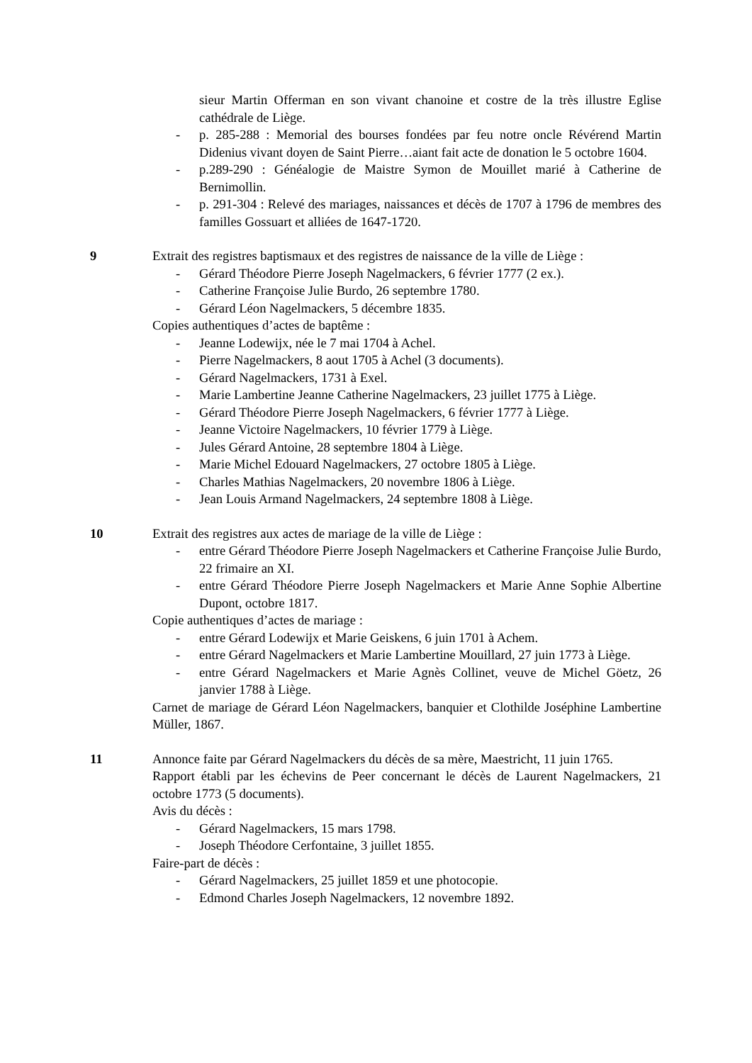sieur Martin Offerman en son vivant chanoine et costre de la très illustre Eglise cathédrale de Liège.
- p. 285-288 : Memorial des bourses fondées par feu notre oncle Révérend Martin Didenius vivant doyen de Saint Pierre…aiant fait acte de donation le 5 octobre 1604.
- p.289-290 : Généalogie de Maistre Symon de Mouillet marié à Catherine de Bernimollin.
- p. 291-304 : Relevé des mariages, naissances et décès de 1707 à 1796 de membres des familles Gossuart et alliées de 1647-1720.
9 Extrait des registres baptismaux et des registres de naissance de la ville de Liège :
- Gérard Théodore Pierre Joseph Nagelmackers, 6 février 1777 (2 ex.).
- Catherine Françoise Julie Burdo, 26 septembre 1780.
- Gérard Léon Nagelmackers, 5 décembre 1835.
Copies authentiques d’actes de baptême :
- Jeanne Lodewijx, née le 7 mai 1704 à Achel.
- Pierre Nagelmackers, 8 aout 1705 à Achel (3 documents).
- Gérard Nagelmackers, 1731 à Exel.
- Marie Lambertine Jeanne Catherine Nagelmackers, 23 juillet 1775 à Liège.
- Gérard Théodore Pierre Joseph Nagelmackers, 6 février 1777 à Liège.
- Jeanne Victoire Nagelmackers, 10 février 1779 à Liège.
- Jules Gérard Antoine, 28 septembre 1804 à Liège.
- Marie Michel Edouard Nagelmackers, 27 octobre 1805 à Liège.
- Charles Mathias Nagelmackers, 20 novembre 1806 à Liège.
- Jean Louis Armand Nagelmackers, 24 septembre 1808 à Liège.
10 Extrait des registres aux actes de mariage de la ville de Liège :
- entre Gérard Théodore Pierre Joseph Nagelmackers et Catherine Françoise Julie Burdo, 22 frimaire an XI.
- entre Gérard Théodore Pierre Joseph Nagelmackers et Marie Anne Sophie Albertine Dupont, octobre 1817.
Copie authentiques d’actes de mariage :
- entre Gérard Lodewijx et Marie Geiskens, 6 juin 1701 à Achem.
- entre Gérard Nagelmackers et Marie Lambertine Mouillard, 27 juin 1773 à Liège.
- entre Gérard Nagelmackers et Marie Agnès Collinet, veuve de Michel Göetz, 26 janvier 1788 à Liège.
Carnet de mariage de Gérard Léon Nagelmackers, banquier et Clothilde Joséphine Lambertine Müller, 1867.
11 Annonce faite par Gérard Nagelmackers du décès de sa mère, Maestricht, 11 juin 1765.
Rapport établi par les échevins de Peer concernant le décès de Laurent Nagelmackers, 21 octobre 1773 (5 documents).
Avis du décès :
- Gérard Nagelmackers, 15 mars 1798.
- Joseph Théodore Cerfontaine, 3 juillet 1855.
Faire-part de décès :
- Gérard Nagelmackers, 25 juillet 1859 et une photocopie.
- Edmond Charles Joseph Nagelmackers, 12 novembre 1892.